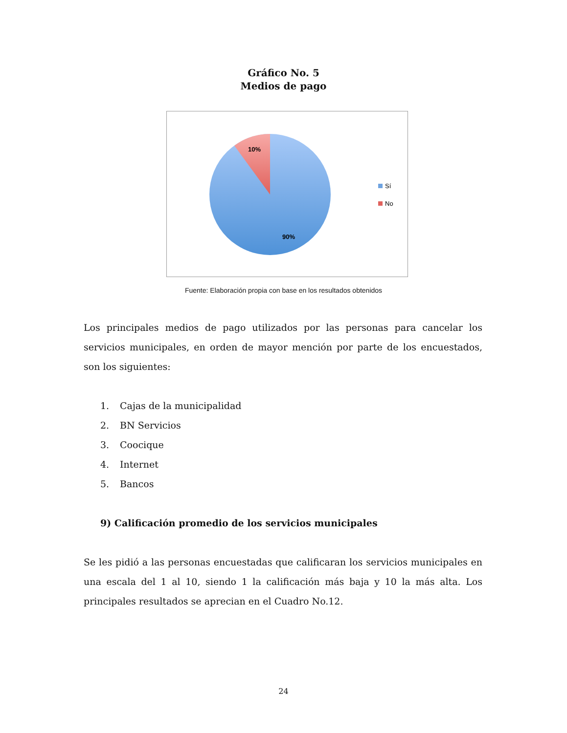Gráfico No. 5
Medios de pago
10%
90%
Sí
No
Fuente: Elaboración propia con base en los resultados obtenidos
Los principales medios de pago utilizados por las personas para cancelar los servicios municipales, en orden de mayor mención por parte de los encuestados, son los siguientes:
1. Cajas de la municipalidad
2. BN Servicios
3. Coocique
4. Internet
5. Bancos
9) Calificación promedio de los servicios municipales
Se les pidió a las personas encuestadas que calificaran los servicios municipales en una escala del 1 al 10, siendo 1 la calificación más baja y 10 la más alta. Los principales resultados se aprecian en el Cuadro No.12.
24